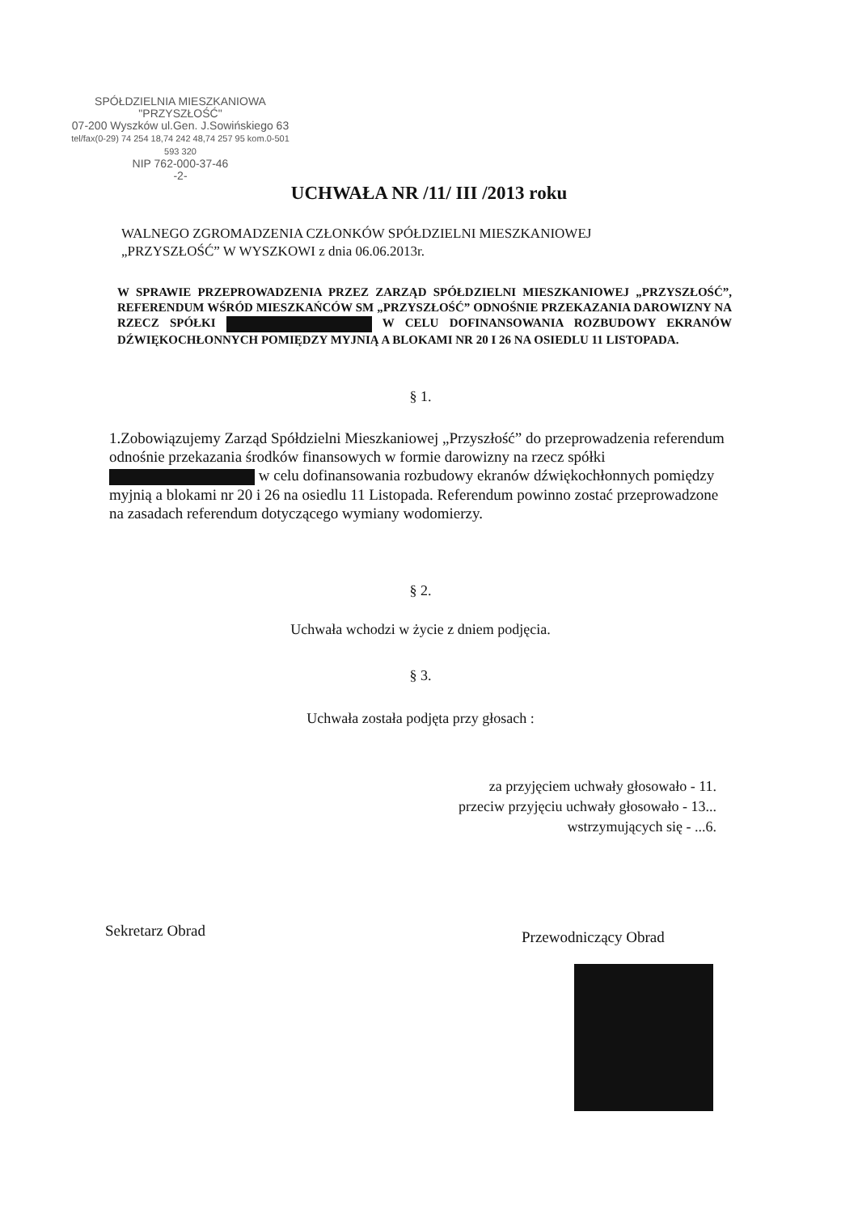SPÓŁDZIELNIA MIESZKANIOWA
"PRZYSZŁOŚĆ"
07-200 Wyszków ul.Gen. J.Sowińskiego 63
tel/fax(0-29) 74 254 18,74 242 48,74 257 95 kom.0-501 593 320
NIP 762-000-37-46
-2-
UCHWAŁA NR /11/ III /2013 roku
WALNEGO ZGROMADZENIA CZŁONKÓW SPÓŁDZIELNI MIESZKANIOWEJ
„PRZYSZŁOŚĆ” W WYSZKOWI z dnia 06.06.2013r.
W SPRAWIE PRZEPROWADZENIA PRZEZ ZARZĄD SPÓŁDZIELNI MIESZKANIOWEJ „PRZYSZŁOŚĆ”, REFERENDUM WŚRÓD MIESZKAŃCÓW SM „PRZYSZŁOŚĆ” ODNOŚNIE PRZEKAZANIA DAROWIZNY NA RZECZ SPÓŁKI W CELU DOFINANSOWANIA ROZBUDOWY EKRANÓW DŹWIĘKOCHŁONNYCH POMIĘDZY MYJNIĄ A BLOKAMI NR 20 I 26 NA OSIEDLU 11 LISTOPADA.
§ 1.
1.Zobowiązujemy Zarząd Spółdzielni Mieszkaniowej „Przyszłość” do przeprowadzenia referendum odnośnie przekazania środków finansowych w formie darowizny na rzecz spółki w celu dofinansowania rozbudowy ekranów dźwiękochłonnych pomiędzy myjnią a blokami nr 20 i 26 na osiedlu 11 Listopada. Referendum powinno zostać przeprowadzone na zasadach referendum dotyczącego wymiany wodomierzy.
§ 2.
Uchwała wchodzi w życie z dniem podjęcia.
§ 3.
Uchwała została podjęta przy głosach :
za przyjęciem uchwały głosowało - 11.
przeciw przyjęciu uchwały głosowało - 13...
wstrzymujących się - ...6.
Sekretarz Obrad Przewodniczący Obrad